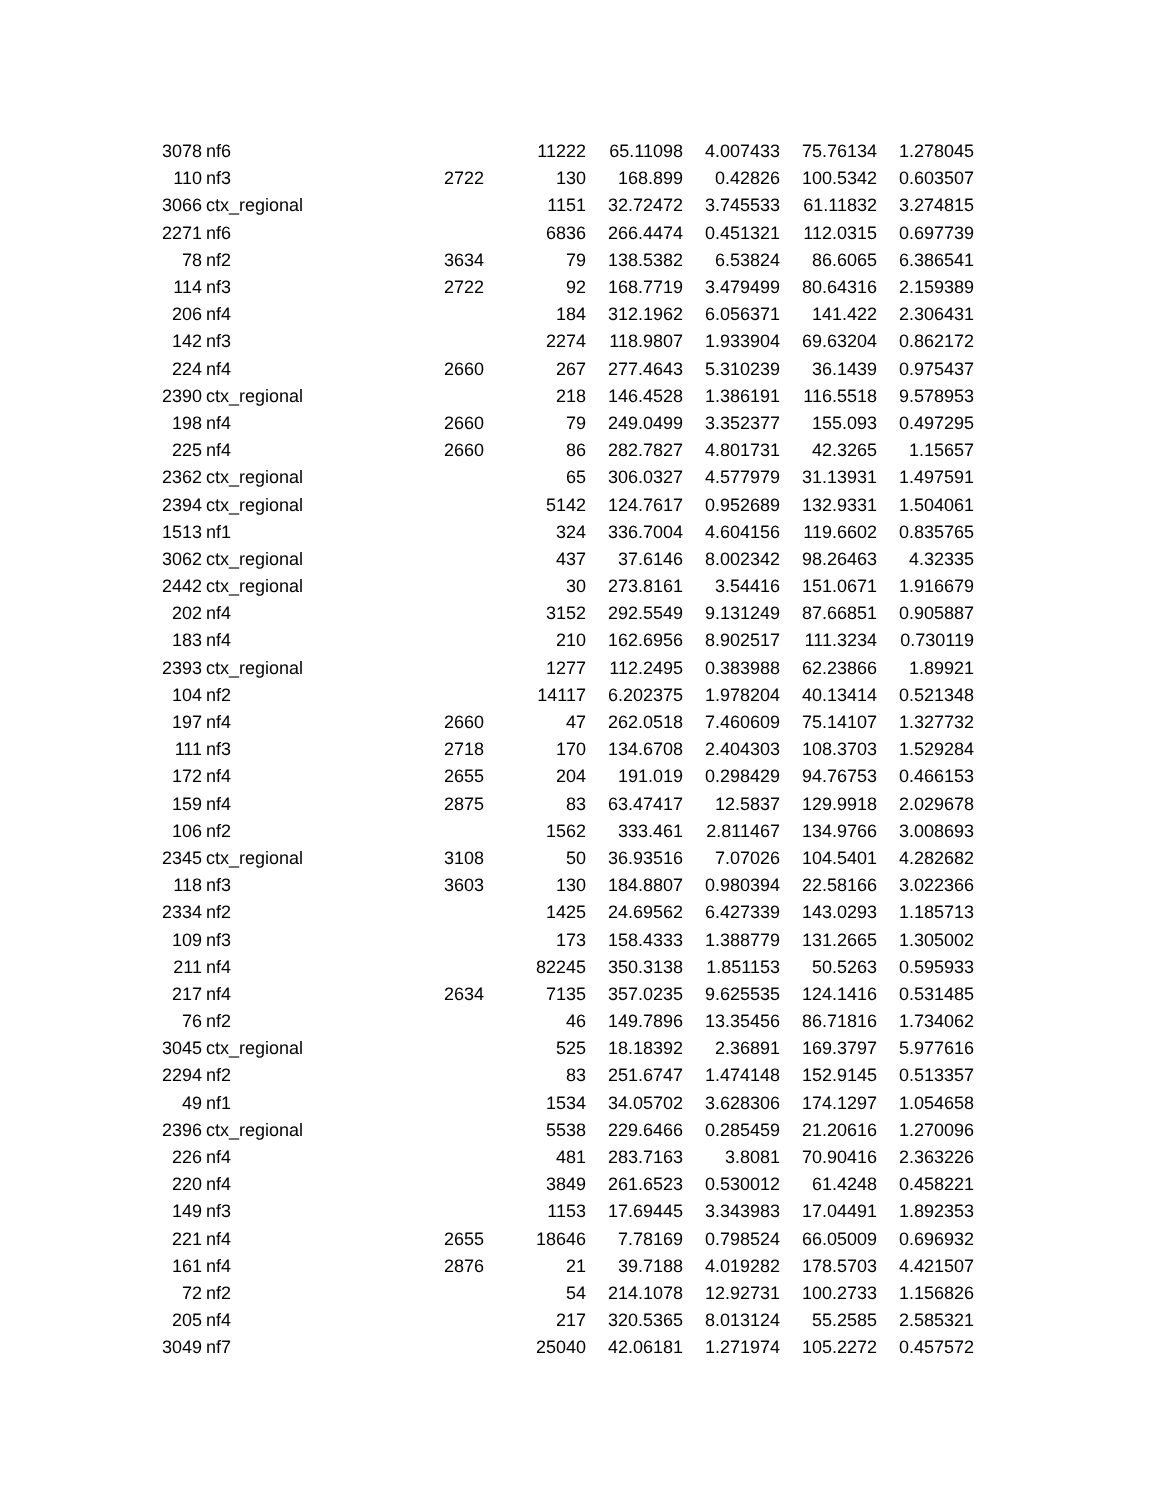| 3078 | nf6 | | 11222 | 65.11098 | 4.007433 | 75.76134 | 1.278045 |
| 110 | nf3 | 2722 | 130 | 168.899 | 0.42826 | 100.5342 | 0.603507 |
| 3066 | ctx_regional | | 1151 | 32.72472 | 3.745533 | 61.11832 | 3.274815 |
| 2271 | nf6 | | 6836 | 266.4474 | 0.451321 | 112.0315 | 0.697739 |
| 78 | nf2 | 3634 | 79 | 138.5382 | 6.53824 | 86.6065 | 6.386541 |
| 114 | nf3 | 2722 | 92 | 168.7719 | 3.479499 | 80.64316 | 2.159389 |
| 206 | nf4 | | 184 | 312.1962 | 6.056371 | 141.422 | 2.306431 |
| 142 | nf3 | | 2274 | 118.9807 | 1.933904 | 69.63204 | 0.862172 |
| 224 | nf4 | 2660 | 267 | 277.4643 | 5.310239 | 36.1439 | 0.975437 |
| 2390 | ctx_regional | | 218 | 146.4528 | 1.386191 | 116.5518 | 9.578953 |
| 198 | nf4 | 2660 | 79 | 249.0499 | 3.352377 | 155.093 | 0.497295 |
| 225 | nf4 | 2660 | 86 | 282.7827 | 4.801731 | 42.3265 | 1.15657 |
| 2362 | ctx_regional | | 65 | 306.0327 | 4.577979 | 31.13931 | 1.497591 |
| 2394 | ctx_regional | | 5142 | 124.7617 | 0.952689 | 132.9331 | 1.504061 |
| 1513 | nf1 | | 324 | 336.7004 | 4.604156 | 119.6602 | 0.835765 |
| 3062 | ctx_regional | | 437 | 37.6146 | 8.002342 | 98.26463 | 4.32335 |
| 2442 | ctx_regional | | 30 | 273.8161 | 3.54416 | 151.0671 | 1.916679 |
| 202 | nf4 | | 3152 | 292.5549 | 9.131249 | 87.66851 | 0.905887 |
| 183 | nf4 | | 210 | 162.6956 | 8.902517 | 111.3234 | 0.730119 |
| 2393 | ctx_regional | | 1277 | 112.2495 | 0.383988 | 62.23866 | 1.89921 |
| 104 | nf2 | | 14117 | 6.202375 | 1.978204 | 40.13414 | 0.521348 |
| 197 | nf4 | 2660 | 47 | 262.0518 | 7.460609 | 75.14107 | 1.327732 |
| 111 | nf3 | 2718 | 170 | 134.6708 | 2.404303 | 108.3703 | 1.529284 |
| 172 | nf4 | 2655 | 204 | 191.019 | 0.298429 | 94.76753 | 0.466153 |
| 159 | nf4 | 2875 | 83 | 63.47417 | 12.5837 | 129.9918 | 2.029678 |
| 106 | nf2 | | 1562 | 333.461 | 2.811467 | 134.9766 | 3.008693 |
| 2345 | ctx_regional | 3108 | 50 | 36.93516 | 7.07026 | 104.5401 | 4.282682 |
| 118 | nf3 | 3603 | 130 | 184.8807 | 0.980394 | 22.58166 | 3.022366 |
| 2334 | nf2 | | 1425 | 24.69562 | 6.427339 | 143.0293 | 1.185713 |
| 109 | nf3 | | 173 | 158.4333 | 1.388779 | 131.2665 | 1.305002 |
| 211 | nf4 | | 82245 | 350.3138 | 1.851153 | 50.5263 | 0.595933 |
| 217 | nf4 | 2634 | 7135 | 357.0235 | 9.625535 | 124.1416 | 0.531485 |
| 76 | nf2 | | 46 | 149.7896 | 13.35456 | 86.71816 | 1.734062 |
| 3045 | ctx_regional | | 525 | 18.18392 | 2.36891 | 169.3797 | 5.977616 |
| 2294 | nf2 | | 83 | 251.6747 | 1.474148 | 152.9145 | 0.513357 |
| 49 | nf1 | | 1534 | 34.05702 | 3.628306 | 174.1297 | 1.054658 |
| 2396 | ctx_regional | | 5538 | 229.6466 | 0.285459 | 21.20616 | 1.270096 |
| 226 | nf4 | | 481 | 283.7163 | 3.8081 | 70.90416 | 2.363226 |
| 220 | nf4 | | 3849 | 261.6523 | 0.530012 | 61.4248 | 0.458221 |
| 149 | nf3 | | 1153 | 17.69445 | 3.343983 | 17.04491 | 1.892353 |
| 221 | nf4 | 2655 | 18646 | 7.78169 | 0.798524 | 66.05009 | 0.696932 |
| 161 | nf4 | 2876 | 21 | 39.7188 | 4.019282 | 178.5703 | 4.421507 |
| 72 | nf2 | | 54 | 214.1078 | 12.92731 | 100.2733 | 1.156826 |
| 205 | nf4 | | 217 | 320.5365 | 8.013124 | 55.2585 | 2.585321 |
| 3049 | nf7 | | 25040 | 42.06181 | 1.271974 | 105.2272 | 0.457572 |